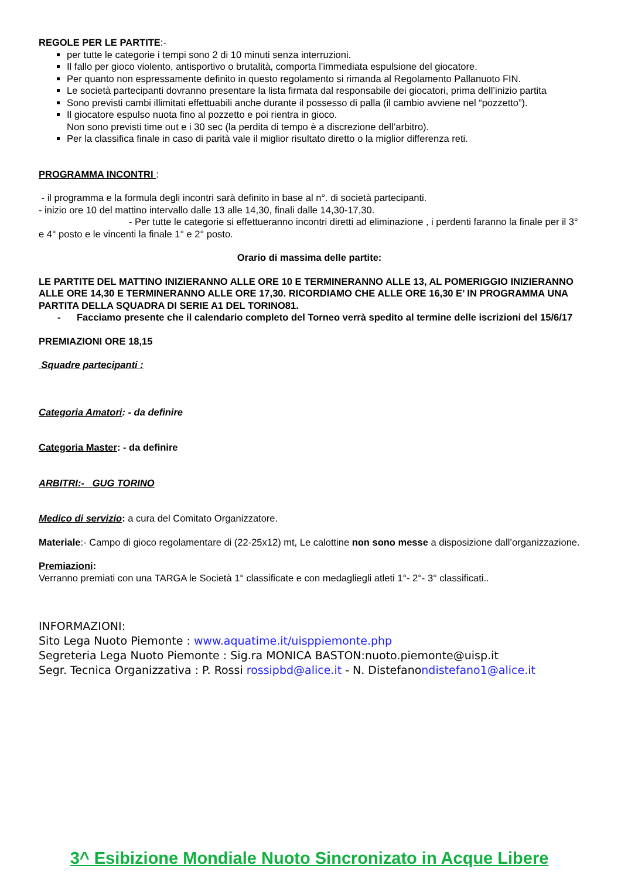REGOLE PER LE PARTITE:-
per tutte le categorie i tempi sono 2 di 10 minuti senza interruzioni.
Il fallo per gioco violento, antisportivo o brutalità, comporta l’immediata espulsione del giocatore.
Per quanto non espressamente definito in questo regolamento si rimanda al Regolamento Pallanuoto FIN.
Le società partecipanti dovranno presentare la lista firmata dal responsabile dei giocatori, prima dell’inizio partita
Sono previsti cambi illimitati effettuabili anche durante il possesso di palla (il cambio avviene nel “pozzetto”).
Il giocatore espulso nuota fino al pozzetto e poi rientra in gioco.
Non sono previsti time out e i 30 sec (la perdita di tempo è a discrezione dell’arbitro).
Per la classifica finale in caso di parità vale il miglior risultato diretto o la miglior differenza reti.
PROGRAMMA INCONTRI :
- il programma e la formula degli incontri sarà definito in base al n°. di società partecipanti.
- inizio ore 10 del mattino intervallo dalle 13 alle 14,30, finali dalle 14,30-17,30.
- Per tutte le categorie si effettueranno incontri diretti ad eliminazione , i perdenti faranno la finale per il 3° e 4° posto e le vincenti la finale 1° e 2° posto.
Orario di massima delle partite:
LE PARTITE DEL MATTINO INIZIERANNO ALLE ORE 10 E TERMINERANNO ALLE 13, AL POMERIGGIO INIZIERANNO ALLE ORE 14,30 E TERMINERANNO ALLE ORE 17,30. RICORDIAMO CHE ALLE ORE 16,30 E’ IN PROGRAMMA UNA PARTITA DELLA SQUADRA DI SERIE A1 DEL TORINO81.
- Facciamo presente che il calendario completo del Torneo verrà spedito al termine delle iscrizioni del 15/6/17
PREMIAZIONI ORE 18,15
Squadre partecipanti :
Categoria Amatori: - da definire
Categoria Master: - da definire
ARBITRI:- GUG TORINO
Medico di servizio: a cura del Comitato Organizzatore.
Materiale:- Campo di gioco regolamentare di (22-25x12) mt, Le calottine non sono messe a disposizione dall’organizzazione.
Premiazioni:
Verranno premiati con una TARGA le Società 1° classificate e con medagliegli atleti 1°- 2°- 3° classificati..
INFORMAZIONI:
Sito Lega Nuoto Piemonte : www.aquatime.it/uisppiemonte.php
Segreteria Lega Nuoto Piemonte : Sig.ra MONICA BASTON:nuoto.piemonte@uisp.it
Segr. Tecnica Organizzativa : P. Rossi rossipbd@alice.it - N. Distefanondistefano1@alice.it
3^ Esibizione Mondiale Nuoto Sincronizato in Acque Libere